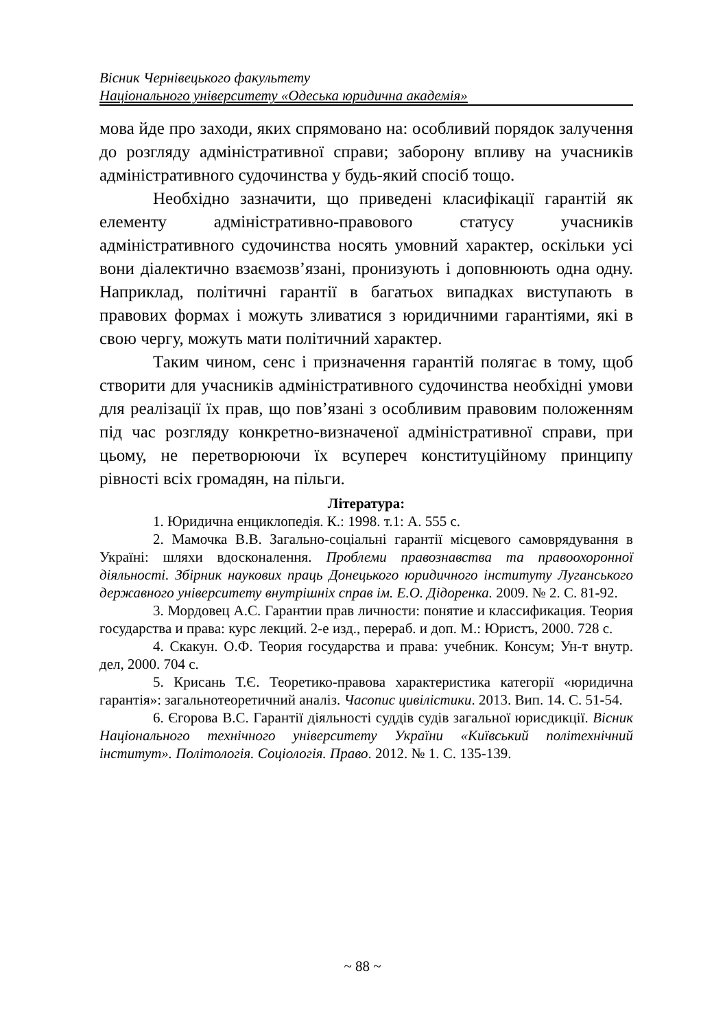Вісник Чернівецького факультету
Національного університету «Одеська юридична академія»
мова йде про заходи, яких спрямовано на: особливий порядок залучення до розгляду адміністративної справи; заборону впливу на учасників адміністративного судочинства у будь-який спосіб тощо.
Необхідно зазначити, що приведені класифікації гарантій як елементу адміністративно-правового статусу учасників адміністративного судочинства носять умовний характер, оскільки усі вони діалектично взаємозв’язані, пронизують і доповнюють одна одну. Наприклад, політичні гарантії в багатьох випадках виступають в правових формах і можуть зливатися з юридичними гарантіями, які в свою чергу, можуть мати політичний характер.
Таким чином, сенс і призначення гарантій полягає в тому, щоб створити для учасників адміністративного судочинства необхідні умови для реалізації їх прав, що пов’язані з особливим правовим положенням під час розгляду конкретно-визначеної адміністративної справи, при цьому, не перетворюючи їх всупереч конституційному принципу рівності всіх громадян, на пільги.
Література:
1. Юридична енциклопедія. К.: 1998. т.1: А. 555 с.
2. Мамочка В.В. Загально-соціальні гарантії місцевого самоврядування в Україні: шляхи вдосконалення. Проблеми правознавства та правоохоронної діяльності. Збірник наукових праць Донецького юридичного інституту Луганського державного університету внутрішніх справ ім. Е.О. Дідоренка. 2009. № 2. С. 81-92.
3. Мордовец А.С. Гарантии прав личности: понятие и классификация. Теория государства и права: курс лекций. 2-е изд., перераб. и доп. М.: Юристъ, 2000. 728 с.
4. Скакун. О.Ф. Теория государства и права: учебник. Консум; Ун-т внутр. дел, 2000. 704 с.
5. Крисань Т.Є. Теоретико-правова характеристика категорії «юридична гарантія»: загальнотеоретичний аналіз. Часопис цивілістики. 2013. Вип. 14. С. 51-54.
6. Єгорова В.С. Гарантії діяльності суддів судів загальної юрисдикції. Вісник Національного технічного університету України «Київський політехнічний інститут». Політологія. Соціологія. Право. 2012. № 1. С. 135-139.
~ 88 ~